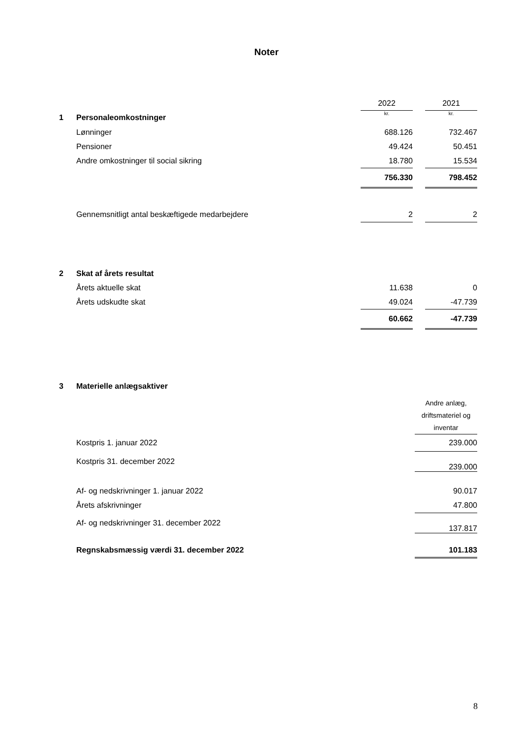Noter
| | | 2022 | | 2021 |
| 1 | Personaleomkostninger | kr. | | kr. |
| | Lønninger | 688.126 | | 732.467 |
| | Pensioner | 49.424 | | 50.451 |
| | Andre omkostninger til social sikring | 18.780 | | 15.534 |
| | | 756.330 | | 798.452 |
| | Gennemsnitligt antal beskæftigede medarbejdere | 2 | | 2 |
| 2 | Skat af årets resultat | | | |
| | Årets aktuelle skat | 11.638 | | 0 |
| | Årets udskudte skat | 49.024 | | -47.739 |
| | | 60.662 | | -47.739 |
| 3 | Materielle anlægsaktiver | | |
| | | | Andre anlæg, driftsmateriel og inventar |
| | Kostpris 1. januar 2022 | | 239.000 |
| | Kostpris 31. december 2022 | | 239.000 |
| | Af- og nedskrivninger 1. januar 2022 | | 90.017 |
| | Årets afskrivninger | | 47.800 |
| | Af- og nedskrivninger 31. december 2022 | | 137.817 |
| | Regnskabsmæssig værdi 31. december 2022 | | 101.183 |
8